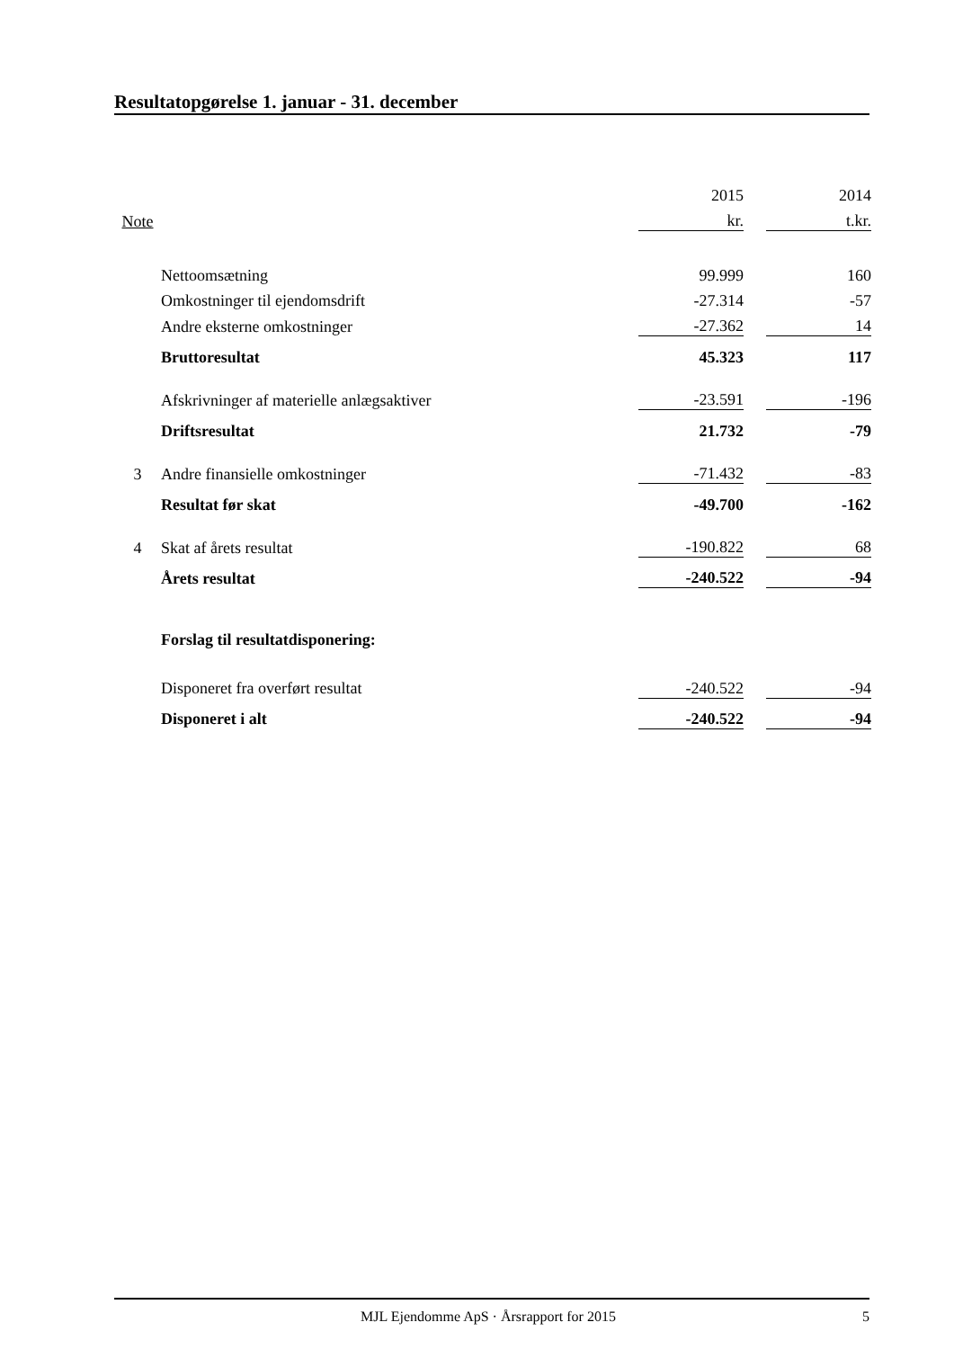Resultatopgørelse 1. januar - 31. december
| | | 2015 | | 2014 |
| Note | | kr. | | t.kr. |
| | Nettoomsætning | 99.999 | | 160 |
| | Omkostninger til ejendomsdrift | -27.314 | | -57 |
| | Andre eksterne omkostninger | -27.362 | | 14 |
| | Bruttoresultat | 45.323 | | 117 |
| | Afskrivninger af materielle anlægsaktiver | -23.591 | | -196 |
| | Driftsresultat | 21.732 | | -79 |
| 3 | Andre finansielle omkostninger | -71.432 | | -83 |
| | Resultat før skat | -49.700 | | -162 |
| 4 | Skat af årets resultat | -190.822 | | 68 |
| | Årets resultat | -240.522 | | -94 |
| | Forslag til resultatdisponering: | | | |
| | Disponeret fra overført resultat | -240.522 | | -94 |
| | Disponeret i alt | -240.522 | | -94 |
MJL Ejendomme ApS · Årsrapport for 2015 5